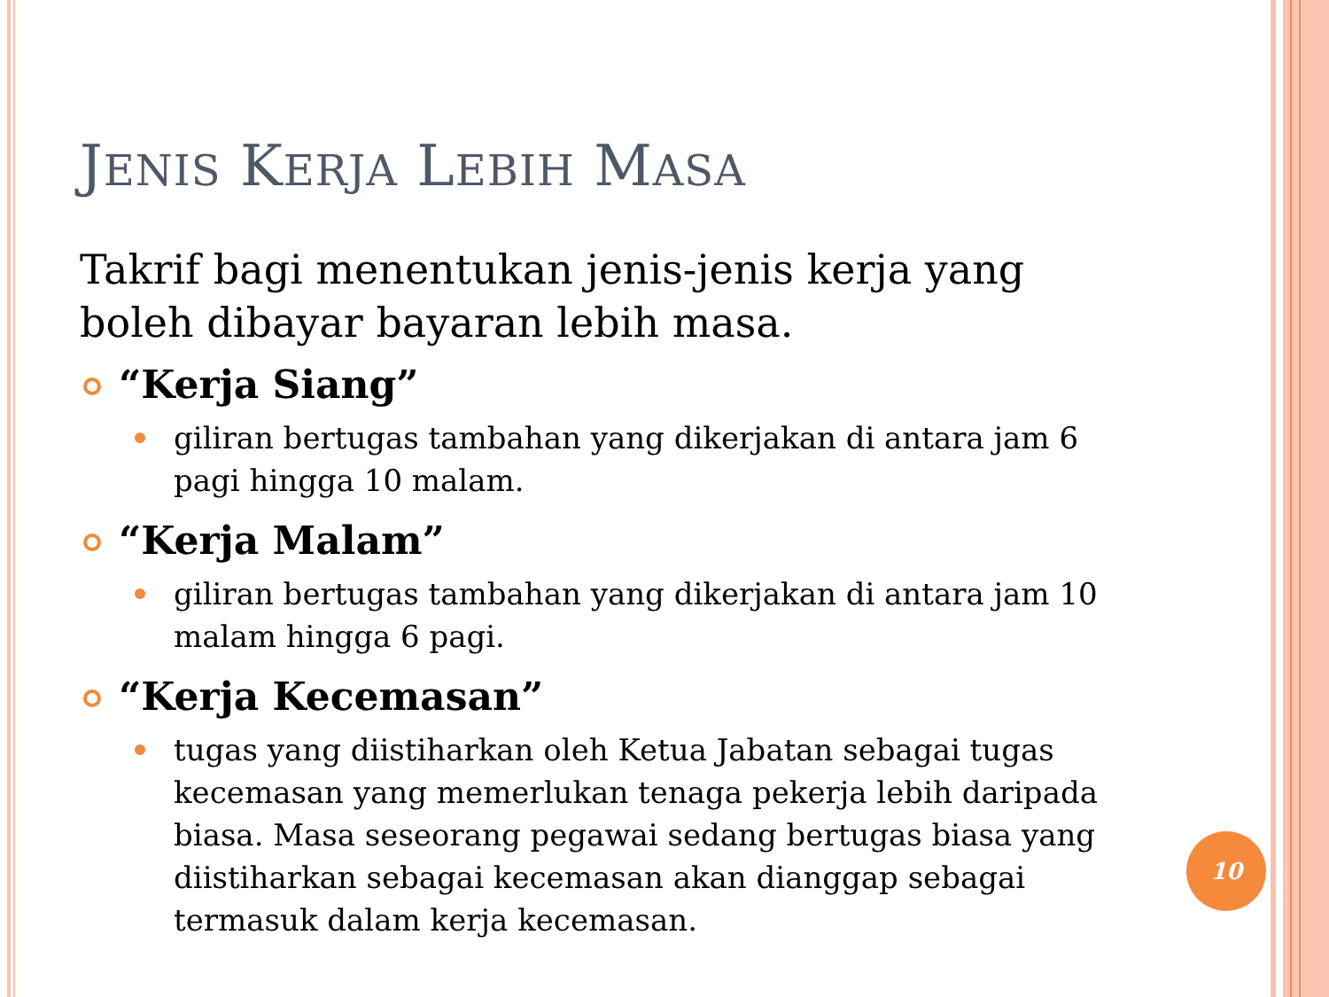JENIS KERJA LEBIH MASA
Takrif bagi menentukan jenis-jenis kerja yang boleh dibayar bayaran lebih masa.
“Kerja Siang”
giliran bertugas tambahan yang dikerjakan di antara jam 6 pagi hingga 10 malam.
“Kerja Malam”
giliran bertugas tambahan yang dikerjakan di antara jam 10 malam hingga 6 pagi.
“Kerja Kecemasan”
tugas yang diistiharkan oleh Ketua Jabatan sebagai tugas kecemasan yang memerlukan tenaga pekerja lebih daripada biasa. Masa seseorang pegawai sedang bertugas biasa yang diistiharkan sebagai kecemasan akan dianggap sebagai termasuk dalam kerja kecemasan.
10